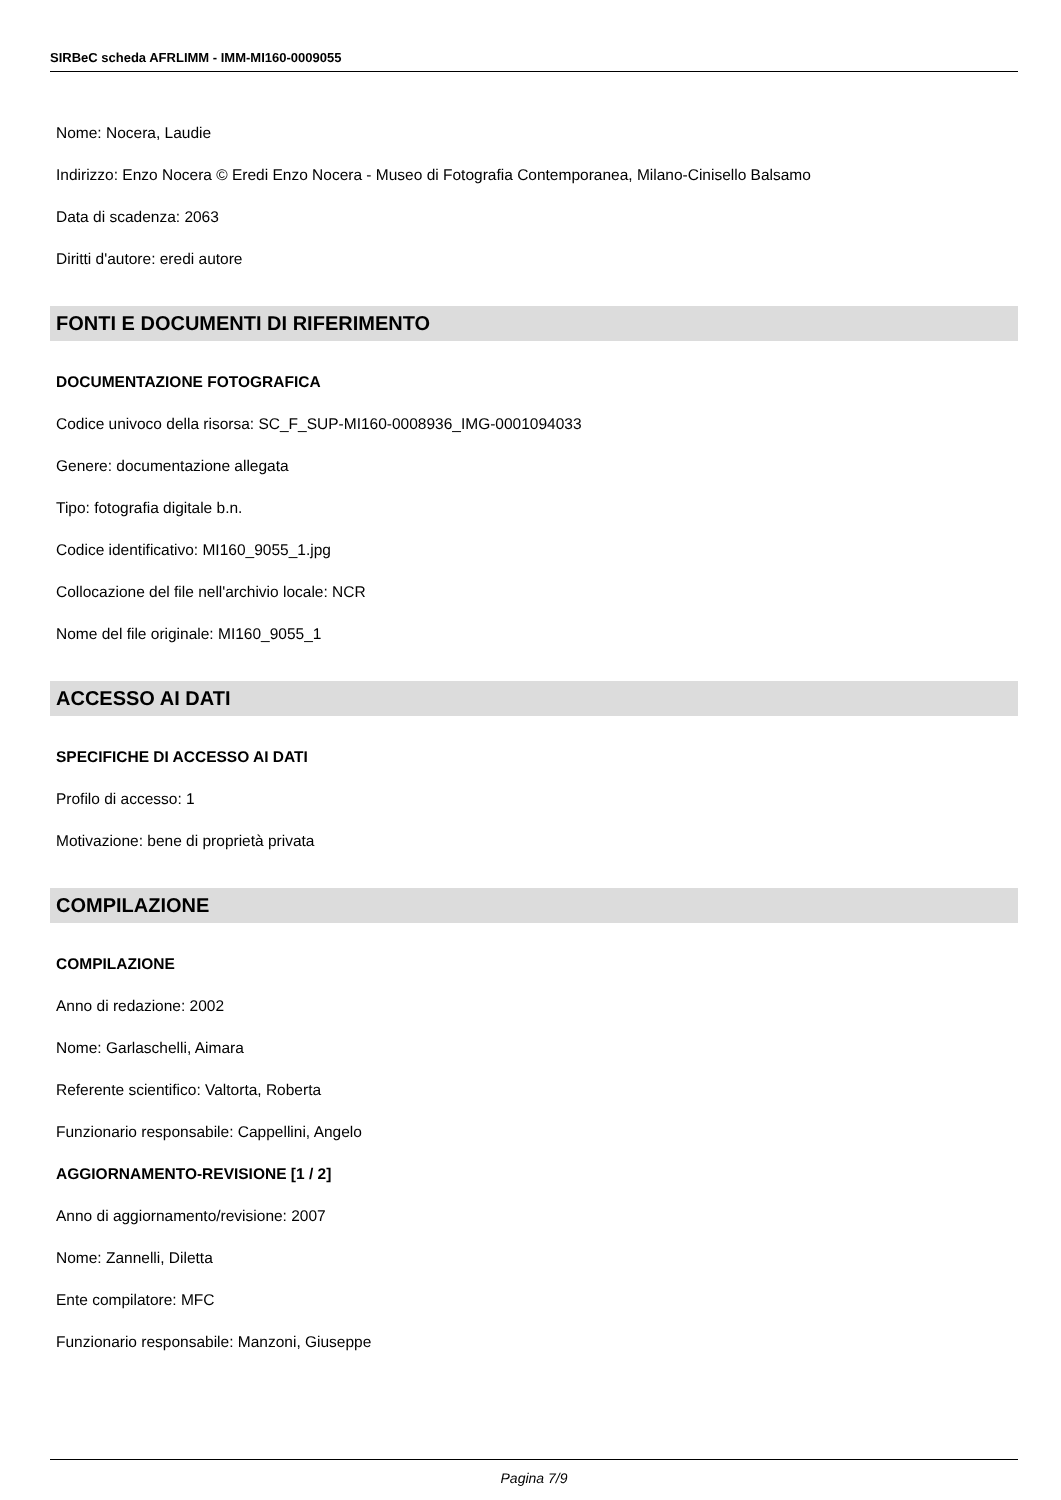SIRBeC scheda AFRLIMM - IMM-MI160-0009055
Nome: Nocera, Laudie
Indirizzo: Enzo Nocera © Eredi Enzo Nocera - Museo di Fotografia Contemporanea, Milano-Cinisello Balsamo
Data di scadenza: 2063
Diritti d'autore: eredi autore
FONTI E DOCUMENTI DI RIFERIMENTO
DOCUMENTAZIONE FOTOGRAFICA
Codice univoco della risorsa: SC_F_SUP-MI160-0008936_IMG-0001094033
Genere: documentazione allegata
Tipo: fotografia digitale b.n.
Codice identificativo: MI160_9055_1.jpg
Collocazione del file nell'archivio locale: NCR
Nome del file originale: MI160_9055_1
ACCESSO AI DATI
SPECIFICHE DI ACCESSO AI DATI
Profilo di accesso: 1
Motivazione: bene di proprietà privata
COMPILAZIONE
COMPILAZIONE
Anno di redazione: 2002
Nome: Garlaschelli, Aimara
Referente scientifico: Valtorta, Roberta
Funzionario responsabile: Cappellini, Angelo
AGGIORNAMENTO-REVISIONE [1 / 2]
Anno di aggiornamento/revisione: 2007
Nome: Zannelli, Diletta
Ente compilatore: MFC
Funzionario responsabile: Manzoni, Giuseppe
Pagina 7/9